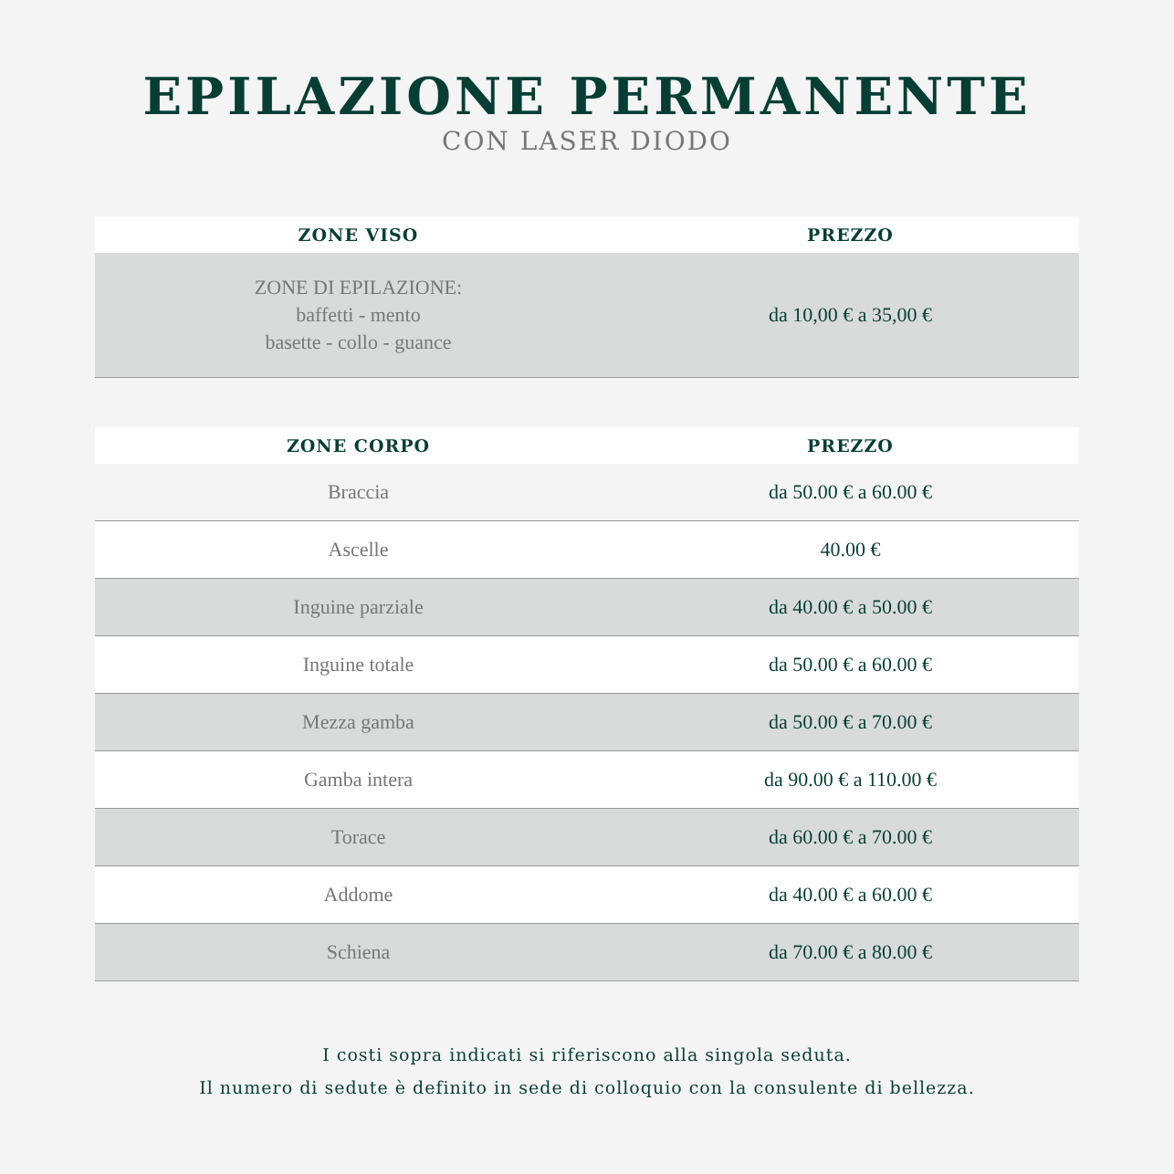EPILAZIONE PERMANENTE
CON LASER DIODO
| ZONE VISO | PREZZO |
| --- | --- |
| ZONE DI EPILAZIONE: baffetti - mento basette - collo - guance | da 10,00 € a 35,00 € |
| ZONE CORPO | PREZZO |
| --- | --- |
| Braccia | da 50.00 € a 60.00 € |
| Ascelle | 40.00 € |
| Inguine parziale | da 40.00 € a 50.00 € |
| Inguine totale | da 50.00 € a 60.00 € |
| Mezza gamba | da 50.00 € a 70.00 € |
| Gamba intera | da 90.00 € a 110.00 € |
| Torace | da 60.00 € a 70.00 € |
| Addome | da 40.00 € a 60.00 € |
| Schiena | da 70.00 € a 80.00 € |
I costi sopra indicati si riferiscono alla singola seduta.
Il numero di sedute è definito in sede di colloquio con la consulente di bellezza.